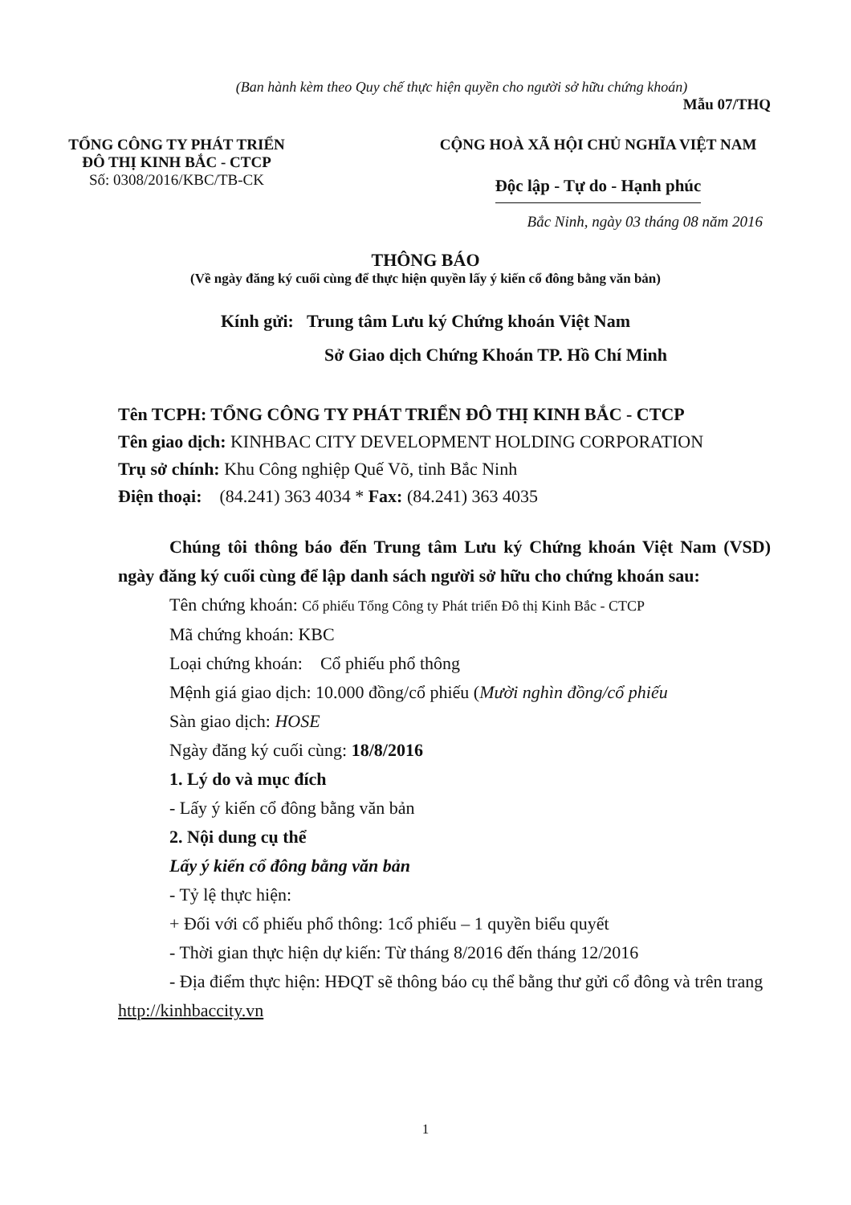(Ban hành kèm theo Quy chế thực hiện quyền cho người sở hữu chứng khoán)
Mẫu 07/THQ
TỔNG CÔNG TY PHÁT TRIỂN
ĐÔ THỊ KINH BẮC - CTCP
Số: 0308/2016/KBC/TB-CK
CỘNG HOÀ XÃ HỘI CHỦ NGHĨA VIỆT NAM
Độc lập - Tự do - Hạnh phúc
Bắc Ninh, ngày 03 tháng 08 năm 2016
THÔNG BÁO
(Về ngày đăng ký cuối cùng để thực hiện quyền lấy ý kiến cổ đông bằng văn bản)
Kính gửi: Trung tâm Lưu ký Chứng khoán Việt Nam
Sở Giao dịch Chứng Khoán TP. Hồ Chí Minh
Tên TCPH: TỔNG CÔNG TY PHÁT TRIỂN ĐÔ THỊ KINH BẮC - CTCP
Tên giao dịch: KINHBAC CITY DEVELOPMENT HOLDING CORPORATION
Trụ sở chính: Khu Công nghiệp Quế Võ, tỉnh Bắc Ninh
Điện thoại: (84.241) 363 4034 * Fax: (84.241) 363 4035
Chúng tôi thông báo đến Trung tâm Lưu ký Chứng khoán Việt Nam (VSD) ngày đăng ký cuối cùng để lập danh sách người sở hữu cho chứng khoán sau:
Tên chứng khoán: Cổ phiếu Tổng Công ty Phát triển Đô thị Kinh Bắc - CTCP
Mã chứng khoán: KBC
Loại chứng khoán: Cổ phiếu phổ thông
Mệnh giá giao dịch: 10.000 đồng/cổ phiếu (Mười nghìn đồng/cổ phiếu
Sàn giao dịch: HOSE
Ngày đăng ký cuối cùng: 18/8/2016
1. Lý do và mục đích
- Lấy ý kiến cổ đông bằng văn bản
2. Nội dung cụ thể
Lấy ý kiến cổ đông bằng văn bản
- Tỷ lệ thực hiện:
+ Đối với cổ phiếu phổ thông: 1cổ phiếu – 1 quyền biểu quyết
- Thời gian thực hiện dự kiến: Từ tháng 8/2016 đến tháng 12/2016
- Địa điểm thực hiện: HĐQT sẽ thông báo cụ thể bằng thư gửi cổ đông và trên trang http://kinhbaccity.vn
1